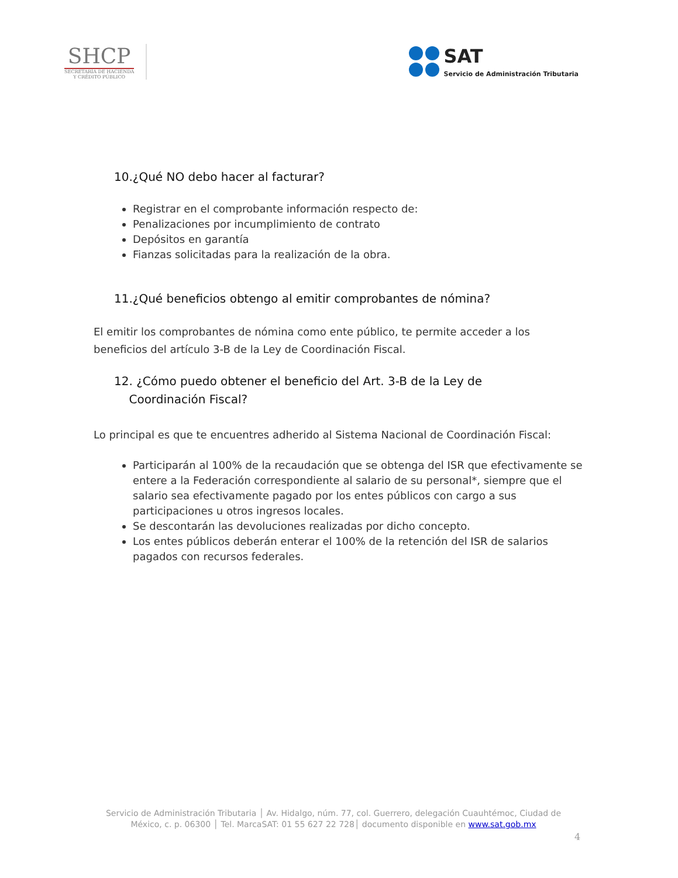SHCP
SECRETARÍA DE HACIENDA
Y CRÉDITO PÚBLICO
SAT
Servicio de Administración Tributaria
10.¿Qué NO debo hacer al facturar?
Registrar en el comprobante información respecto de:
Penalizaciones por incumplimiento de contrato
Depósitos en garantía
Fianzas solicitadas para la realización de la obra.
11.¿Qué beneficios obtengo al emitir comprobantes de nómina?
El emitir los comprobantes de nómina como ente público, te permite acceder a los beneficios del artículo 3-B de la Ley de Coordinación Fiscal.
12. ¿Cómo puedo obtener el beneficio del Art. 3-B de la Ley de
Coordinación Fiscal?
Lo principal es que te encuentres adherido al Sistema Nacional de Coordinación Fiscal:
Participarán al 100% de la recaudación que se obtenga del ISR que efectivamente se entere a la Federación correspondiente al salario de su personal*, siempre que el salario sea efectivamente pagado por los entes públicos con cargo a sus participaciones u otros ingresos locales.
Se descontarán las devoluciones realizadas por dicho concepto.
Los entes públicos deberán enterar el 100% de la retención del ISR de salarios pagados con recursos federales.
Servicio de Administración Tributaria │ Av. Hidalgo, núm. 77, col. Guerrero, delegación Cuauhtémoc, Ciudad de México, c. p. 06300 │ Tel. MarcaSAT: 01 55 627 22 728│ documento disponible en www.sat.gob.mx
4